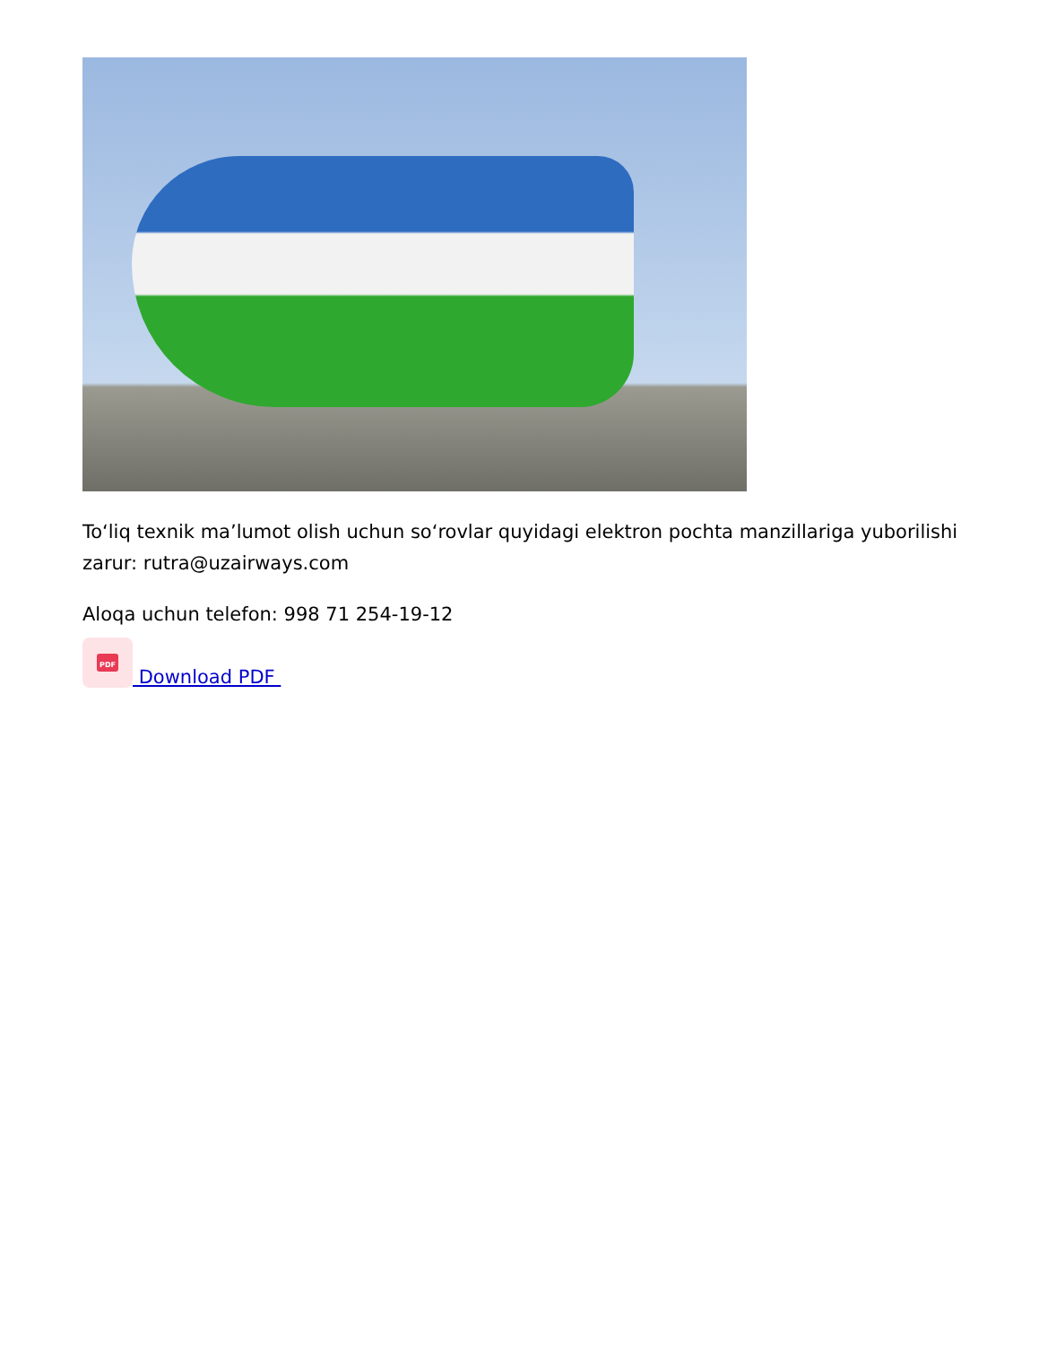To‘liq texnik ma’lumot olish uchun so‘rovlar quyidagi elektron pochta manzillariga yuborilishi zarur: rutra@uzairways.com
Aloqa uchun telefon: 998 71 254-19-12
PDF
Download PDF